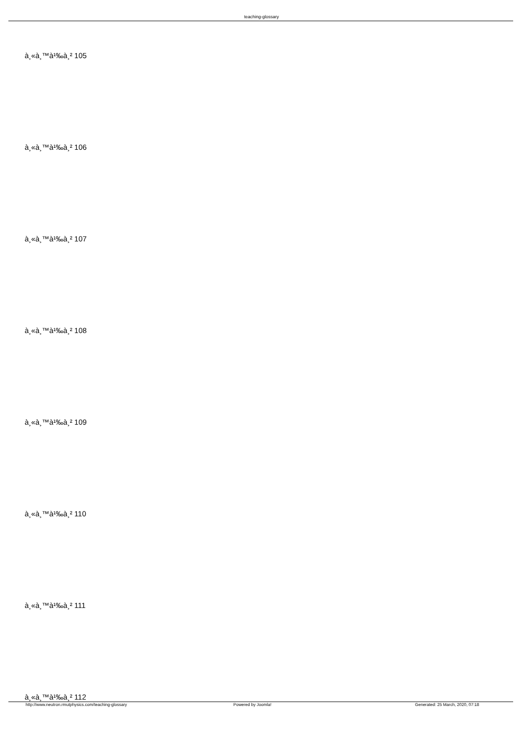teaching-glossary
à¸«à¸™à¹‰à¸² 105
à¸«à¸™à¹‰à¸² 106
à¸«à¸™à¹‰à¸² 107
à¸«à¸™à¹‰à¸² 108
à¸«à¸™à¹‰à¸² 109
à¸«à¸™à¹‰à¸² 110
à¸«à¸™à¹‰à¸² 111
à¸«à¸™à¹‰à¸² 112
http://www.neutron.rmutphysics.com/teaching-glossary
Powered by Joomla! Generated: 25 March, 2020, 07:18